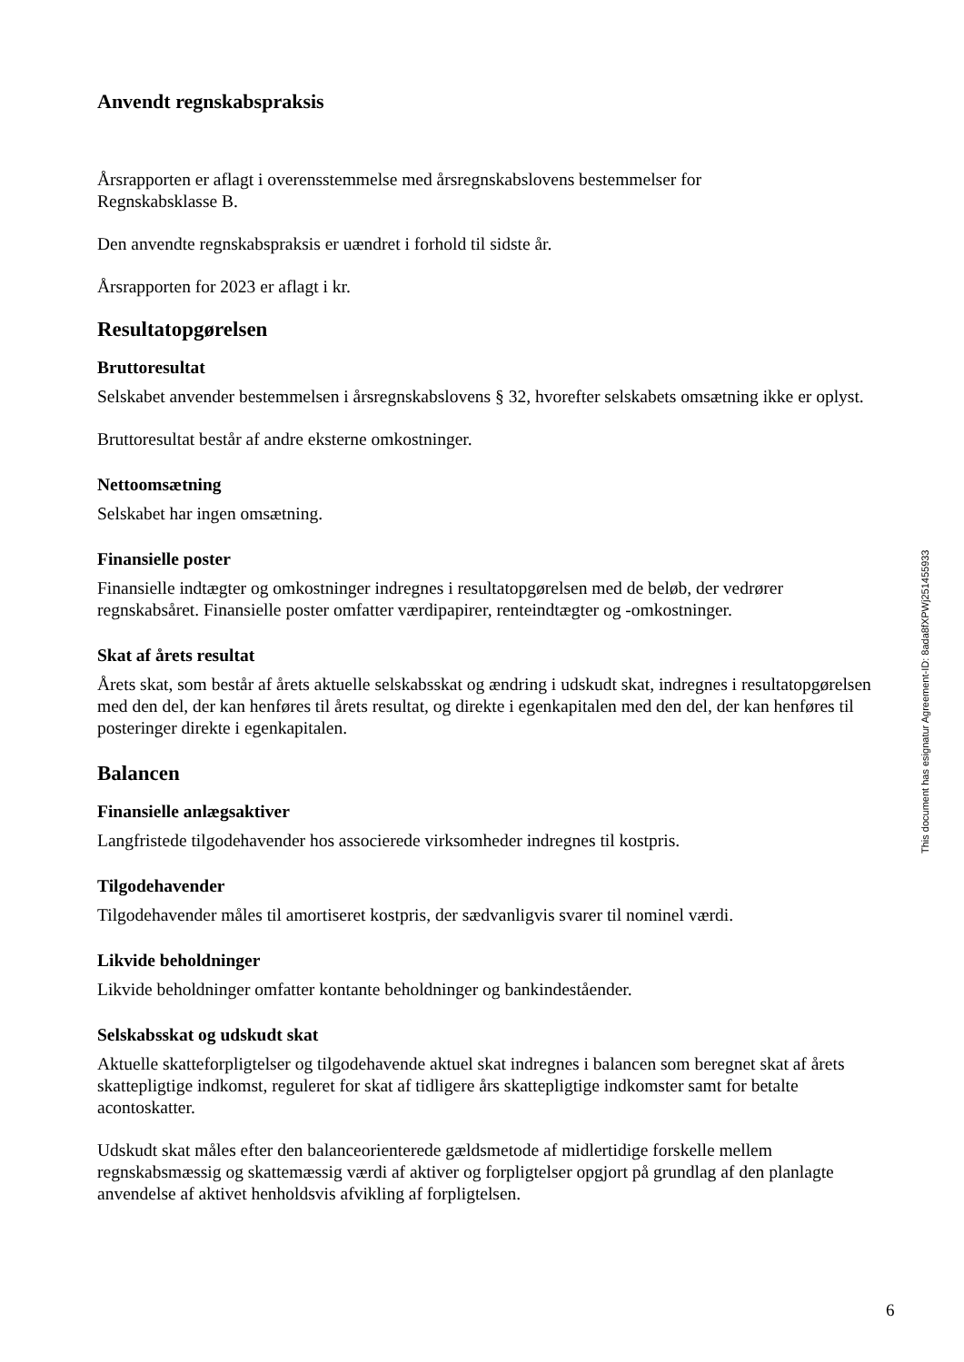Anvendt regnskabspraksis
Årsrapporten er aflagt i overensstemmelse med årsregnskabslovens bestemmelser for
Regnskabsklasse B.
Den anvendte regnskabspraksis er uændret i forhold til sidste år.
Årsrapporten for 2023 er aflagt i kr.
Resultatopgørelsen
Bruttoresultat
Selskabet anvender bestemmelsen i årsregnskabslovens § 32, hvorefter selskabets omsætning ikke er oplyst.
Bruttoresultat består af andre eksterne omkostninger.
Nettoomsætning
Selskabet har ingen omsætning.
Finansielle poster
Finansielle indtægter og omkostninger indregnes i resultatopgørelsen med de beløb, der vedrører regnskabsåret. Finansielle poster omfatter værdipapirer, renteindtægter og -omkostninger.
Skat af årets resultat
Årets skat, som består af årets aktuelle selskabsskat og ændring i udskudt skat, indregnes i resultatopgørelsen med den del, der kan henføres til årets resultat, og direkte i egenkapitalen med den del, der kan henføres til posteringer direkte i egenkapitalen.
Balancen
Finansielle anlægsaktiver
Langfristede tilgodehavender hos associerede virksomheder indregnes til kostpris.
Tilgodehavender
Tilgodehavender måles til amortiseret kostpris, der sædvanligvis svarer til nominel værdi.
Likvide beholdninger
Likvide beholdninger omfatter kontante beholdninger og bankindeståender.
Selskabsskat og udskudt skat
Aktuelle skatteforpligtelser og tilgodehavende aktuel skat indregnes i balancen som beregnet skat af årets skattepligtige indkomst, reguleret for skat af tidligere års skattepligtige indkomster samt for betalte acontoskatter.
Udskudt skat måles efter den balanceorienterede gældsmetode af midlertidige forskelle mellem regnskabsmæssig og skattemæssig værdi af aktiver og forpligtelser opgjort på grundlag af den planlagte anvendelse af aktivet henholdsvis afvikling af forpligtelsen.
This document has esignatur Agreement-ID: 8ada8fXPWj251455933
6